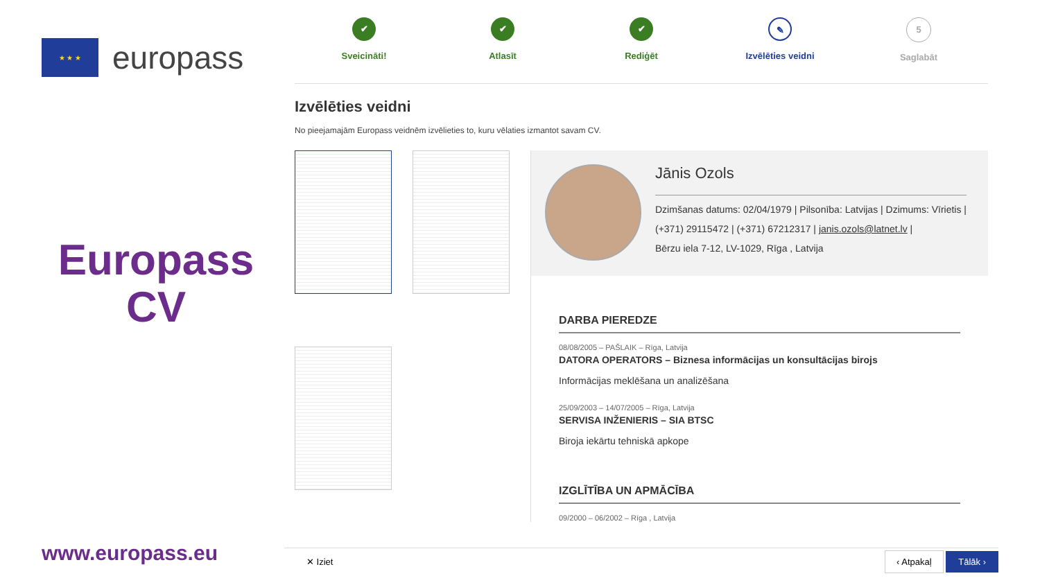★ ★ ★
europass
Europass
CV
www.europass.eu
✔
Sveicināti!
✔
Atlasīt
✔
Rediģēt
✎
Izvēlēties veidni
5
Saglabāt
Izvēlēties veidni
No pieejamajām Europass veidnēm izvēlieties to, kuru vēlaties izmantot savam CV.
Jānis Ozols
Dzimšanas datums: 02/04/1979 | Pilsonība: Latvijas | Dzimums: Vīrietis |
(+371) 29115472 | (+371) 67212317 | janis.ozols@latnet.lv |
Bērzu iela 7-12, LV-1029, Rīga , Latvija
DARBA PIEREDZE
08/08/2005 – PAŠLAIK – Rīga, Latvija
DATORA OPERATORS – Biznesa informācijas un konsultācijas birojs
Informācijas meklēšana un analizēšana
25/09/2003 – 14/07/2005 – Rīga, Latvija
SERVISA INŽENIERIS – SIA BTSC
Biroja iekārtu tehniskā apkope
IZGLĪTĪBA UN APMĀCĪBA
09/2000 – 06/2002 – Rīga , Latvija
✕ Iziet ‹ Atpakaļ Tālāk ›